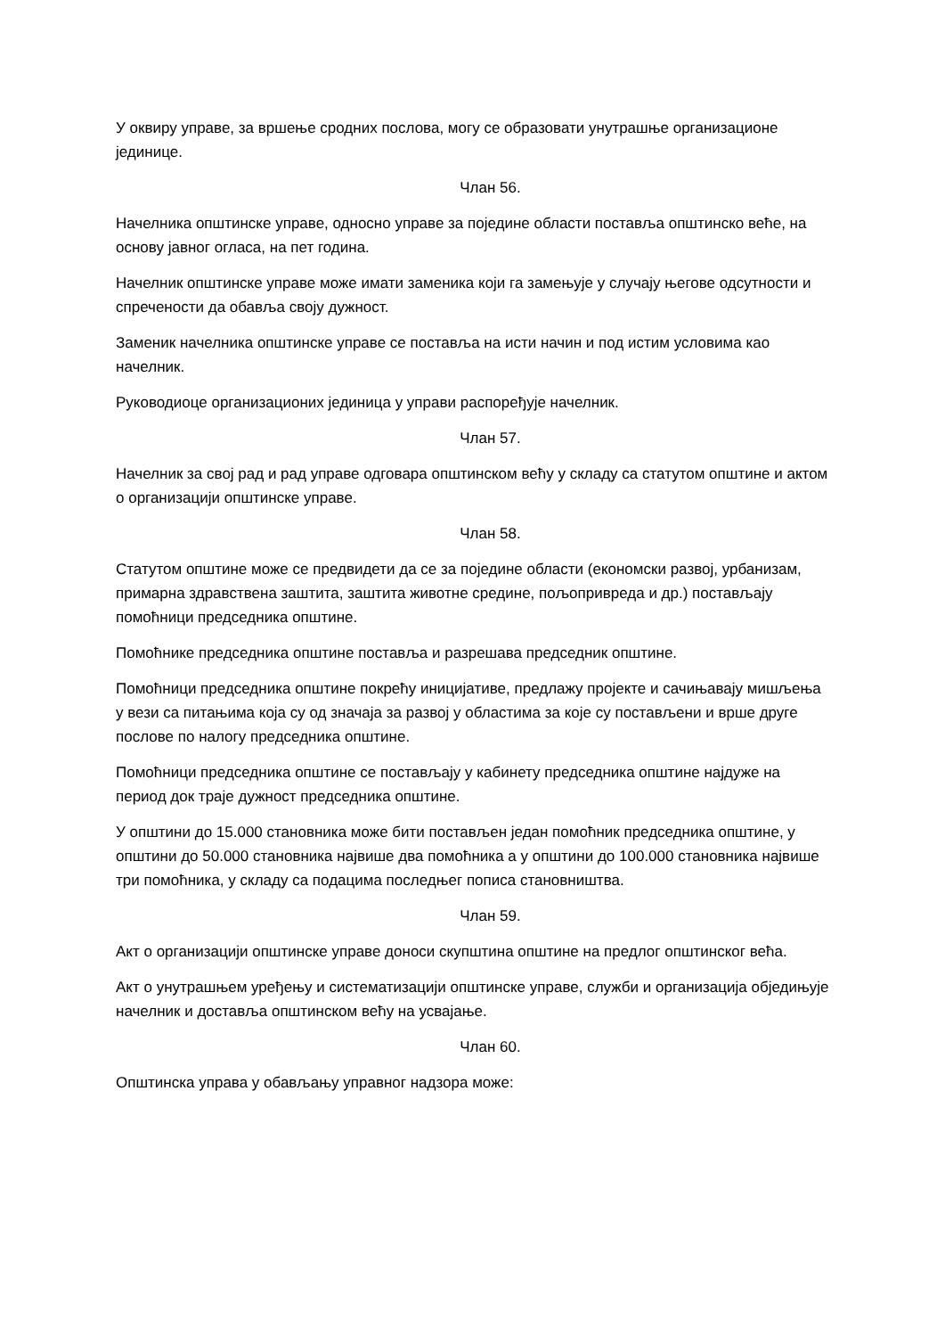У оквиру управе, за вршење сродних послова, могу се образовати унутрашње организационе јединице.
Члан 56.
Начелника општинске управе, односно управе за поједине области поставља општинско веће, на основу јавног огласа, на пет година.
Начелник општинске управе може имати заменика који га замењује у случају његове одсутности и спречености да обавља своју дужност.
Заменик начелника општинске управе се поставља на исти начин и под истим условима као начелник.
Руководиоце организационих јединица у управи распоређује начелник.
Члан 57.
Начелник за свој рад и рад управе одговара општинском већу у складу са статутом општине и актом о организацији општинске управе.
Члан 58.
Статутом општине може се предвидети да се за поједине области (економски развој, урбанизам, примарна здравствена заштита, заштита животне средине, пољопривреда и др.) постављају помоћници председника општине.
Помоћнике председника општине поставља и разрешава председник општине.
Помоћници председника општине покрећу иницијативе, предлажу пројекте и сачињавају мишљења у вези са питањима која су од значаја за развој у областима за које су постављени и врше друге послове по налогу председника општине.
Помоћници председника општине се постављају у кабинету председника општине најдуже на период док траје дужност председника општине.
У општини до 15.000 становника може бити постављен један помоћник председника општине, у општини до 50.000 становника највише два помоћника а у општини до 100.000 становника највише три помоћника, у складу са подацима последњег пописа становништва.
Члан 59.
Акт о организацији општинске управе доноси скупштина општине на предлог општинског већа.
Акт о унутрашњем уређењу и систематизацији општинске управе, служби и организација обједињује начелник и доставља општинском већу на усвајање.
Члан 60.
Општинска управа у обављању управног надзора може: